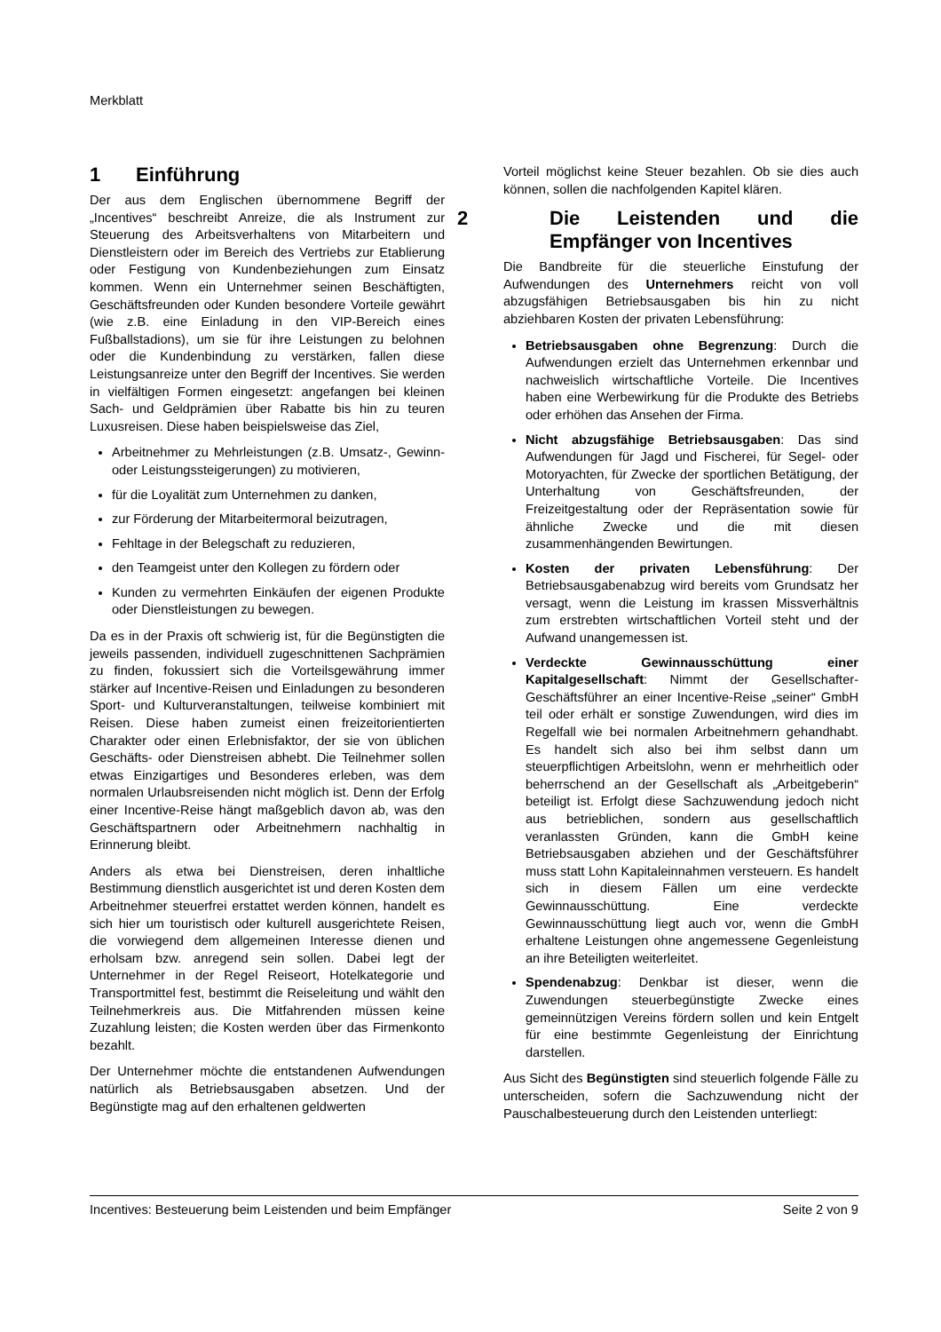Merkblatt
1 Einführung
Der aus dem Englischen übernommene Begriff der „Incentives“ beschreibt Anreize, die als Instrument zur Steuerung des Arbeitsverhaltens von Mitarbeitern und Dienstleistern oder im Bereich des Vertriebs zur Etablierung oder Festigung von Kundenbeziehungen zum Einsatz kommen. Wenn ein Unternehmer seinen Beschäftigten, Geschäftsfreunden oder Kunden besondere Vorteile gewährt (wie z.B. eine Einladung in den VIP-Bereich eines Fußballstadions), um sie für ihre Leistungen zu belohnen oder die Kundenbindung zu verstärken, fallen diese Leistungsanreize unter den Begriff der Incentives. Sie werden in vielfältigen Formen eingesetzt: angefangen bei kleinen Sach- und Geldprämien über Rabatte bis hin zu teuren Luxusreisen. Diese haben beispielsweise das Ziel,
Arbeitnehmer zu Mehrleistungen (z.B. Umsatz-, Gewinn- oder Leistungssteigerungen) zu motivieren,
für die Loyalität zum Unternehmen zu danken,
zur Förderung der Mitarbeitermoral beizutragen,
Fehltage in der Belegschaft zu reduzieren,
den Teamgeist unter den Kollegen zu fördern oder
Kunden zu vermehrten Einkäufen der eigenen Produkte oder Dienstleistungen zu bewegen.
Da es in der Praxis oft schwierig ist, für die Begünstigten die jeweils passenden, individuell zugeschnittenen Sachprämien zu finden, fokussiert sich die Vorteilsgewährung immer stärker auf Incentive-Reisen und Einladungen zu besonderen Sport- und Kulturveranstaltungen, teilweise kombiniert mit Reisen. Diese haben zumeist einen freizeitorientierten Charakter oder einen Erlebnisfaktor, der sie von üblichen Geschäfts- oder Dienstreisen abhebt. Die Teilnehmer sollen etwas Einzigartiges und Besonderes erleben, was dem normalen Urlaubsreisenden nicht möglich ist. Denn der Erfolg einer Incentive-Reise hängt maßgeblich davon ab, was den Geschäftspartnern oder Arbeitnehmern nachhaltig in Erinnerung bleibt.
Anders als etwa bei Dienstreisen, deren inhaltliche Bestimmung dienstlich ausgerichtet ist und deren Kosten dem Arbeitnehmer steuerfrei erstattet werden können, handelt es sich hier um touristisch oder kulturell ausgerichtete Reisen, die vorwiegend dem allgemeinen Interesse dienen und erholsam bzw. anregend sein sollen. Dabei legt der Unternehmer in der Regel Reiseort, Hotelkategorie und Transportmittel fest, bestimmt die Reiseleitung und wählt den Teilnehmerkreis aus. Die Mitfahrenden müssen keine Zuzahlung leisten; die Kosten werden über das Firmenkonto bezahlt.
Der Unternehmer möchte die entstandenen Aufwendungen natürlich als Betriebsausgaben absetzen. Und der Begünstigte mag auf den erhaltenen geldwerten
Vorteil möglichst keine Steuer bezahlen. Ob sie dies auch können, sollen die nachfolgenden Kapitel klären.
2 Die Leistenden und die Empfänger von Incentives
Die Bandbreite für die steuerliche Einstufung der Aufwendungen des Unternehmers reicht von voll abzugsfähigen Betriebsausgaben bis hin zu nicht abziehbaren Kosten der privaten Lebensführung:
Betriebsausgaben ohne Begrenzung: Durch die Aufwendungen erzielt das Unternehmen erkennbar und nachweislich wirtschaftliche Vorteile. Die Incentives haben eine Werbewirkung für die Produkte des Betriebs oder erhöhen das Ansehen der Firma.
Nicht abzugsfähige Betriebsausgaben: Das sind Aufwendungen für Jagd und Fischerei, für Segel- oder Motoryachten, für Zwecke der sportlichen Betätigung, der Unterhaltung von Geschäftsfreunden, der Freizeitgestaltung oder der Repräsentation sowie für ähnliche Zwecke und die mit diesen zusammenhängenden Bewirtungen.
Kosten der privaten Lebensführung: Der Betriebsausgabenabzug wird bereits vom Grundsatz her versagt, wenn die Leistung im krassen Missverhältnis zum erstrebten wirtschaftlichen Vorteil steht und der Aufwand unangemessen ist.
Verdeckte Gewinnausschüttung einer Kapitalgesellschaft: Nimmt der Gesellschafter-Geschäftsführer an einer Incentive-Reise „seiner“ GmbH teil oder erhält er sonstige Zuwendungen, wird dies im Regelfall wie bei normalen Arbeitnehmern gehandhabt. Es handelt sich also bei ihm selbst dann um steuerpflichtigen Arbeitslohn, wenn er mehrheitlich oder beherrschend an der Gesellschaft als „Arbeitgeberin“ beteiligt ist. Erfolgt diese Sachzuwendung jedoch nicht aus betrieblichen, sondern aus gesellschaftlich veranlassten Gründen, kann die GmbH keine Betriebsausgaben abziehen und der Geschäftsführer muss statt Lohn Kapitaleinnahmen versteuern. Es handelt sich in diesem Fällen um eine verdeckte Gewinnausschüttung. Eine verdeckte Gewinnausschüttung liegt auch vor, wenn die GmbH erhaltene Leistungen ohne angemessene Gegenleistung an ihre Beteiligten weiterleitet.
Spendenabzug: Denkbar ist dieser, wenn die Zuwendungen steuerbegünstigte Zwecke eines gemeinnützigen Vereins fördern sollen und kein Entgelt für eine bestimmte Gegenleistung der Einrichtung darstellen.
Aus Sicht des Begünstigten sind steuerlich folgende Fälle zu unterscheiden, sofern die Sachzuwendung nicht der Pauschalbesteuerung durch den Leistenden unterliegt:
Incentives: Besteuerung beim Leistenden und beim Empfänger Seite 2 von 9